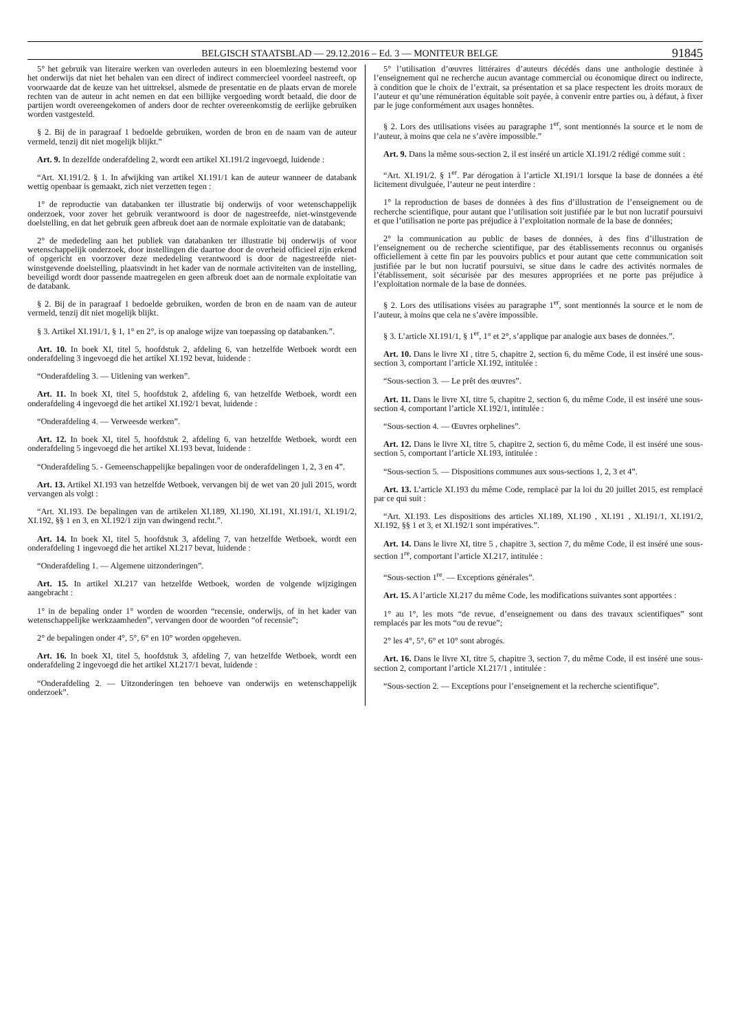BELGISCH STAATSBLAD — 29.12.2016 – Ed. 3 — MONITEUR BELGE 91845
5° het gebruik van literaire werken van overleden auteurs in een bloemlezing bestemd voor het onderwijs dat niet het behalen van een direct of indirect commercieel voordeel nastreeft, op voorwaarde dat de keuze van het uittreksel, alsmede de presentatie en de plaats ervan de morele rechten van de auteur in acht nemen en dat een billijke vergoeding wordt betaald, die door de partijen wordt overeengekomen of anders door de rechter overeenkomstig de eerlijke gebruiken worden vastgesteld.
§ 2. Bij de in paragraaf 1 bedoelde gebruiken, worden de bron en de naam van de auteur vermeld, tenzij dit niet mogelijk blijkt.”
Art. 9. In dezelfde onderafdeling 2, wordt een artikel XI.191/2 ingevoegd, luidende :
“Art. XI.191/2. § 1. In afwijking van artikel XI.191/1 kan de auteur wanneer de databank wettig openbaar is gemaakt, zich niet verzetten tegen :
1° de reproductie van databanken ter illustratie bij onderwijs of voor wetenschappelijk onderzoek, voor zover het gebruik verantwoord is door de nagestreefde, niet-winstgevende doelstelling, en dat het gebruik geen afbreuk doet aan de normale exploitatie van de databank;
2° de mededeling aan het publiek van databanken ter illustratie bij onderwijs of voor wetenschappelijk onderzoek, door instellingen die daartoe door de overheid officieel zijn erkend of opgericht en voorzover deze mededeling verantwoord is door de nagestreefde niet-winstgevende doelstelling, plaatsvindt in het kader van de normale activiteiten van de instelling, beveiligd wordt door passende maatregelen en geen afbreuk doet aan de normale exploitatie van de databank.
§ 2. Bij de in paragraaf 1 bedoelde gebruiken, worden de bron en de naam van de auteur vermeld, tenzij dit niet mogelijk blijkt.
§ 3. Artikel XI.191/1, § 1, 1° en 2°, is op analoge wijze van toepassing op databanken.”.
Art. 10. In boek XI, titel 5, hoofdstuk 2, afdeling 6, van hetzelfde Wetboek wordt een onderafdeling 3 ingevoegd die het artikel XI.192 bevat, luidende :
“Onderafdeling 3. — Uitlening van werken”.
Art. 11. In boek XI, titel 5, hoofdstuk 2, afdeling 6, van hetzelfde Wetboek, wordt een onderafdeling 4 ingevoegd die het artikel XI.192/1 bevat, luidende :
“Onderafdeling 4. — Verweesde werken”.
Art. 12. In boek XI, titel 5, hoofdstuk 2, afdeling 6, van hetzelfde Wetboek, wordt een onderafdeling 5 ingevoegd die het artikel XI.193 bevat, luidende :
“Onderafdeling 5. - Gemeenschappelijke bepalingen voor de onderafdelingen 1, 2, 3 en 4”.
Art. 13. Artikel XI.193 van hetzelfde Wetboek, vervangen bij de wet van 20 juli 2015, wordt vervangen als volgt :
“Art. XI.193. De bepalingen van de artikelen XI.189, XI.190, XI.191, XI.191/1, XI.191/2, XI.192, §§ 1 en 3, en XI.192/1 zijn van dwingend recht.”.
Art. 14. In boek XI, titel 5, hoofdstuk 3, afdeling 7, van hetzelfde Wetboek, wordt een onderafdeling 1 ingevoegd die het artikel XI.217 bevat, luidende :
“Onderafdeling 1. — Algemene uitzonderingen”.
Art. 15. In artikel XI.217 van hetzelfde Wetboek, worden de volgende wijzigingen aangebracht :
1° in de bepaling onder 1° worden de woorden “recensie, onderwijs, of in het kader van wetenschappelijke werkzaamheden”, vervangen door de woorden “of recensie”;
2° de bepalingen onder 4°, 5°, 6° en 10° worden opgeheven.
Art. 16. In boek XI, titel 5, hoofdstuk 3, afdeling 7, van hetzelfde Wetboek, wordt een onderafdeling 2 ingevoegd die het artikel XI.217/1 bevat, luidende :
“Onderafdeling 2. — Uitzonderingen ten behoeve van onderwijs en wetenschappelijk onderzoek”.
5° l’utilisation d’œuvres littéraires d’auteurs décédés dans une anthologie destinée à l’enseignement qui ne recherche aucun avantage commercial ou économique direct ou indirecte, à condition que le choix de l’extrait, sa présentation et sa place respectent les droits moraux de l’auteur et qu’une rémunération équitable soit payée, à convenir entre parties ou, à défaut, à fixer par le juge conformément aux usages honnêtes.
§ 2. Lors des utilisations visées au paragraphe 1<sup>er</sup>, sont mentionnés la source et le nom de l’auteur, à moins que cela ne s’avère impossible.”
Art. 9. Dans la même sous-section 2, il est inséré un article XI.191/2 rédigé comme suit :
“Art. XI.191/2. § 1<sup>er</sup>. Par dérogation à l’article XI.191/1 lorsque la base de données a été licitement divulguée, l’auteur ne peut interdire :
1° la reproduction de bases de données à des fins d’illustration de l’enseignement ou de recherche scientifique, pour autant que l’utilisation soit justifiée par le but non lucratif poursuivi et que l’utilisation ne porte pas préjudice à l’exploitation normale de la base de données;
2° la communication au public de bases de données, à des fins d’illustration de l’enseignement ou de recherche scientifique, par des établissements reconnus ou organisés officiellement à cette fin par les pouvoirs publics et pour autant que cette communication soit justifiée par le but non lucratif poursuivi, se situe dans le cadre des activités normales de l’établissement, soit sécurisée par des mesures appropriées et ne porte pas préjudice à l’exploitation normale de la base de données.
§ 2. Lors des utilisations visées au paragraphe 1<sup>er</sup>, sont mentionnés la source et le nom de l’auteur, à moins que cela ne s’avère impossible.
§ 3. L’article XI.191/1, § 1<sup>er</sup>, 1° et 2°, s’applique par analogie aux bases de données.”.
Art. 10. Dans le livre XI , titre 5, chapitre 2, section 6, du même Code, il est inséré une sous-section 3, comportant l’article XI.192, intitulée :
“Sous-section 3. — Le prêt des œuvres”.
Art. 11. Dans le livre XI, titre 5, chapitre 2, section 6, du même Code, il est inséré une sous-section 4, comportant l’article XI.192/1, intitulée :
“Sous-section 4. — Œuvres orphelines”.
Art. 12. Dans le livre XI, titre 5, chapitre 2, section 6, du même Code, il est inséré une sous-section 5, comportant l’article XI.193, intitulée :
“Sous-section 5. — Dispositions communes aux sous-sections 1, 2, 3 et 4”.
Art. 13. L’article XI.193 du même Code, remplacé par la loi du 20 juillet 2015, est remplacé par ce qui suit :
“Art. XI.193. Les dispositions des articles XI.189, XI.190 , XI.191 , XI.191/1, XI.191/2, XI.192, §§ 1 et 3, et XI.192/1 sont impératives.”.
Art. 14. Dans le livre XI, titre 5 , chapitre 3, section 7, du même Code, il est inséré une sous-section 1<sup>re</sup>, comportant l’article XI.217, intitulée :
“Sous-section 1<sup>re</sup>. — Exceptions générales”.
Art. 15. A l’article XI.217 du même Code, les modifications suivantes sont apportées :
1° au 1°, les mots “de revue, d’enseignement ou dans des travaux scientifiques” sont remplacés par les mots “ou de revue”;
2° les 4°, 5°, 6° et 10° sont abrogés.
Art. 16. Dans le livre XI, titre 5, chapitre 3, section 7, du même Code, il est inséré une sous-section 2, comportant l’article XI.217/1 , intitulée :
“Sous-section 2. — Exceptions pour l’enseignement et la recherche scientifique”.